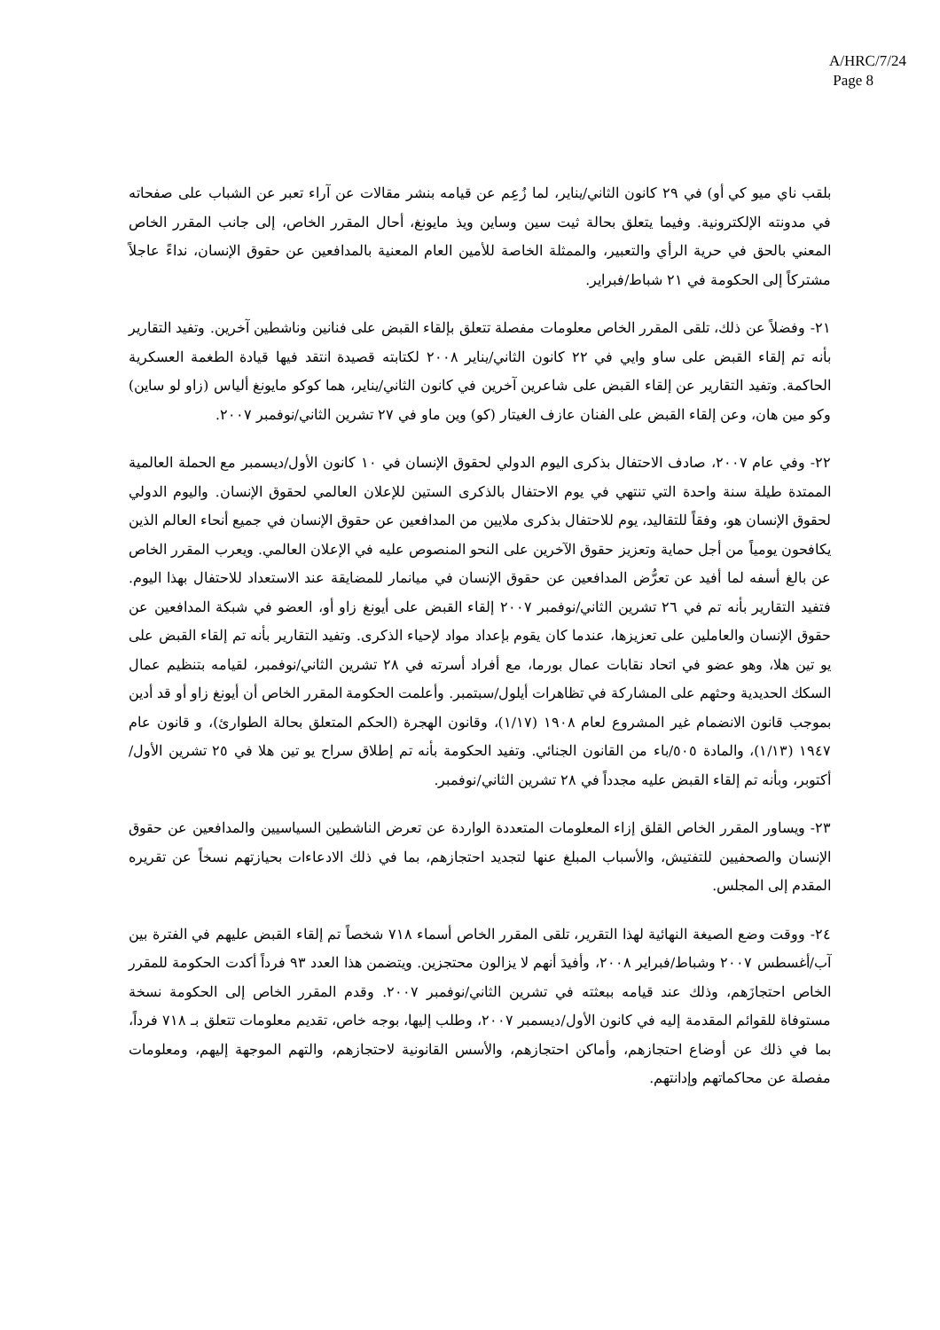A/HRC/7/24
Page 8
بلقب ناي ميو كي أو) في ٢٩ كانون الثاني/يناير، لما زُعِم عن قيامه بنشر مقالات عن آراء تعبر عن الشباب على صفحاته في مدونته الإلكترونية. وفيما يتعلق بحالة ثيت سين وساين ويذ مايونغ، أحال المقرر الخاص، إلى جانب المقرر الخاص المعني بالحق في حرية الرأي والتعبير، والممثلة الخاصة للأمين العام المعنية بالمدافعين عن حقوق الإنسان، نداءً عاجلاً مشتركاً إلى الحكومة في ٢١ شباط/فبراير.
٢١- وفضلاً عن ذلك، تلقى المقرر الخاص معلومات مفصلة تتعلق بإلقاء القبض على فنانين وناشطين آخرين. وتفيد التقارير بأنه تم إلقاء القبض على ساو وايي في ٢٢ كانون الثاني/يناير ٢٠٠٨ لكتابته قصيدة انتقد فيها قيادة الطغمة العسكرية الحاكمة. وتفيد التقارير عن إلقاء القبض على شاعرين آخرين في كانون الثاني/يناير، هما كوكو مايونغ ألياس (زاو لو ساين) وكو مين هان، وعن إلقاء القبض على الفنان عازف الغيتار (كو) وين ماو في ٢٧ تشرين الثاني/نوفمبر ٢٠٠٧.
٢٢- وفي عام ٢٠٠٧، صادف الاحتفال بذكرى اليوم الدولي لحقوق الإنسان في ١٠ كانون الأول/ديسمبر مع الحملة العالمية الممتدة طيلة سنة واحدة التي تنتهي في يوم الاحتفال بالذكرى الستين للإعلان العالمي لحقوق الإنسان. واليوم الدولي لحقوق الإنسان هو، وفقاً للتقاليد، يوم للاحتفال بذكرى ملايين من المدافعين عن حقوق الإنسان في جميع أنحاء العالم الذين يكافحون يومياً من أجل حماية وتعزيز حقوق الآخرين على النحو المنصوص عليه في الإعلان العالمي. ويعرب المقرر الخاص عن بالغ أسفه لما أفيد عن تعرُّض المدافعين عن حقوق الإنسان في ميانمار للمضايقة عند الاستعداد للاحتفال بهذا اليوم. فتفيد التقارير بأنه تم في ٢٦ تشرين الثاني/نوفمبر ٢٠٠٧ إلقاء القبض على أيونغ زاو أو، العضو في شبكة المدافعين عن حقوق الإنسان والعاملين على تعزيزها، عندما كان يقوم بإعداد مواد لإحياء الذكرى. وتفيد التقارير بأنه تم إلقاء القبض على يو تين هلا، وهو عضو في اتحاد نقابات عمال بورما، مع أفراد أسرته في ٢٨ تشرين الثاني/نوفمبر، لقيامه بتنظيم عمال السكك الحديدية وحثهم على المشاركة في تظاهرات أيلول/سبتمبر. وأعلمت الحكومة المقرر الخاص أن أيونغ زاو أو قد أدين بموجب قانون الانضمام غير المشروع لعام ١٩٠٨ (١/١٧)، وقانون الهجرة (الحكم المتعلق بحالة الطوارئ)، و قانون عام ١٩٤٧ (١/١٣)، والمادة ٥٠٥/باء من القانون الجنائي. وتفيد الحكومة بأنه تم إطلاق سراح يو تين هلا في ٢٥ تشرين الأول/أكتوبر، وبأنه تم إلقاء القبض عليه مجدداً في ٢٨ تشرين الثاني/نوفمبر.
٢٣- ويساور المقرر الخاص القلق إزاء المعلومات المتعددة الواردة عن تعرض الناشطين السياسيين والمدافعين عن حقوق الإنسان والصحفيين للتفتيش، والأسباب المبلغ عنها لتجديد احتجازهم، بما في ذلك الادعاءات بحيازتهم نسخاً عن تقريره المقدم إلى المجلس.
٢٤- ووقت وضع الصيغة النهائية لهذا التقرير، تلقى المقرر الخاص أسماء ٧١٨ شخصاً تم إلقاء القبض عليهم في الفترة بين آب/أغسطس ٢٠٠٧ وشباط/فبراير ٢٠٠٨، وأفيدَ أنهم لا يزالون محتجزين. ويتضمن هذا العدد ٩٣ فرداً أكدت الحكومة للمقرر الخاص احتجازَهم، وذلك عند قيامه ببعثته في تشرين الثاني/نوفمبر ٢٠٠٧. وقدم المقرر الخاص إلى الحكومة نسخة مستوفاة للقوائم المقدمة إليه في كانون الأول/ديسمبر ٢٠٠٧، وطلب إليها، بوجه خاص، تقديم معلومات تتعلق بـ ٧١٨ فرداً، بما في ذلك عن أوضاع احتجازهم، وأماكن احتجازهم، والأسس القانونية لاحتجازهم، والتهم الموجهة إليهم، ومعلومات مفصلة عن محاكماتهم وإدانتهم.